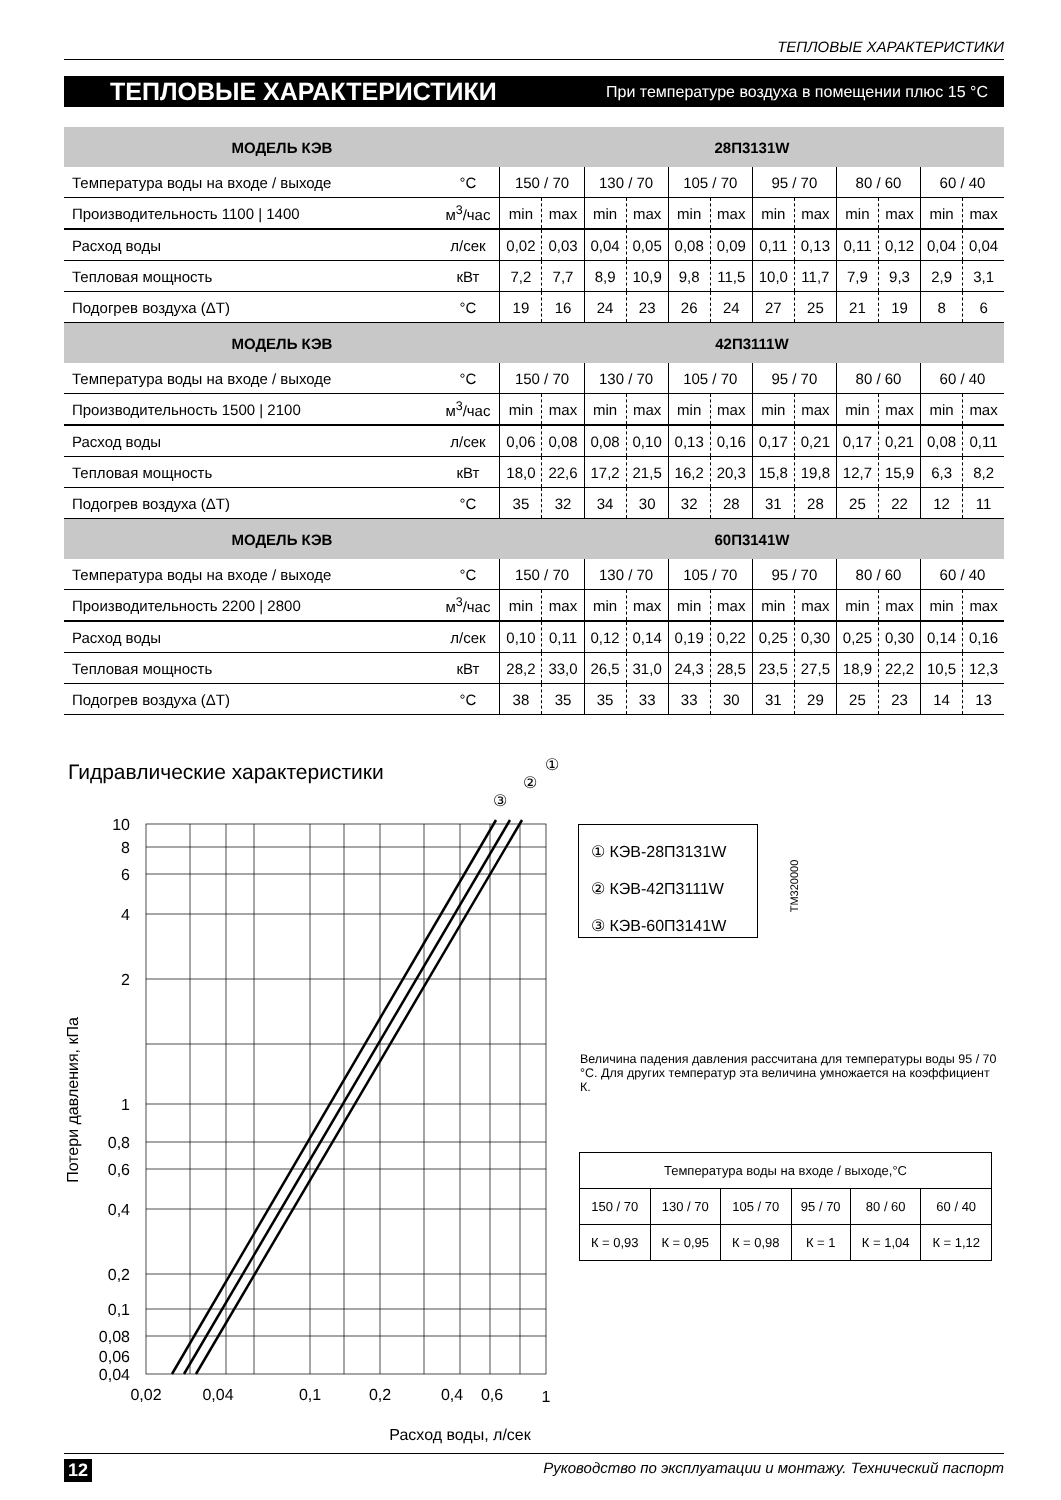ТЕПЛОВЫЕ ХАРАКТЕРИСТИКИ
ТЕПЛОВЫЕ ХАРАКТЕРИСТИКИ При температуре воздуха в помещении плюс 15 °С
| МОДЕЛЬ КЭВ | | 28П3131W | | | | | | | | | | | |
| Температура воды на входе / выходе | °С | 150 / 70 | | 130 / 70 | | 105 / 70 | | 95 / 70 | | 80 / 60 | | 60 / 40 | |
| Производительность 1100 / 1400 | м<sup>3</sup>/час | min | max | min | max | min | max | min | max | min | max | min | max |
| Расход воды | л/сек | 0,02 | 0,03 | 0,04 | 0,05 | 0,08 | 0,09 | 0,11 | 0,13 | 0,11 | 0,12 | 0,04 | 0,04 |
| Тепловая мощность | кВт | 7,2 | 7,7 | 8,9 | 10,9 | 9,8 | 11,5 | 10,0 | 11,7 | 7,9 | 9,3 | 2,9 | 3,1 |
| Подогрев воздуха (ΔТ) | °С | 19 | 16 | 24 | 23 | 26 | 24 | 27 | 25 | 21 | 19 | 8 | 6 |
| МОДЕЛЬ КЭВ | | 42П3111W | | | | | | | | | | | |
| Температура воды на входе / выходе | °С | 150 / 70 | | 130 / 70 | | 105 / 70 | | 95 / 70 | | 80 / 60 | | 60 / 40 | |
| Производительность 1500 / 2100 | м<sup>3</sup>/час | min | max | min | max | min | max | min | max | min | max | min | max |
| Расход воды | л/сек | 0,06 | 0,08 | 0,08 | 0,10 | 0,13 | 0,16 | 0,17 | 0,21 | 0,17 | 0,21 | 0,08 | 0,11 |
| Тепловая мощность | кВт | 18,0 | 22,6 | 17,2 | 21,5 | 16,2 | 20,3 | 15,8 | 19,8 | 12,7 | 15,9 | 6,3 | 8,2 |
| Подогрев воздуха (ΔТ) | °С | 35 | 32 | 34 | 30 | 32 | 28 | 31 | 28 | 25 | 22 | 12 | 11 |
| МОДЕЛЬ КЭВ | | 60П3141W | | | | | | | | | | | |
| Температура воды на входе / выходе | °С | 150 / 70 | | 130 / 70 | | 105 / 70 | | 95 / 70 | | 80 / 60 | | 60 / 40 | |
| Производительность 2200 / 2800 | м<sup>3</sup>/час | min | max | min | max | min | max | min | max | min | max | min | max |
| Расход воды | л/сек | 0,10 | 0,11 | 0,12 | 0,14 | 0,19 | 0,22 | 0,25 | 0,30 | 0,25 | 0,30 | 0,14 | 0,16 |
| Тепловая мощность | кВт | 28,2 | 33,0 | 26,5 | 31,0 | 24,3 | 28,5 | 23,5 | 27,5 | 18,9 | 22,2 | 10,5 | 12,3 |
| Подогрев воздуха (ΔТ) | °С | 38 | 35 | 35 | 33 | 33 | 30 | 31 | 29 | 25 | 23 | 14 | 13 |
Гидравлические характеристики
10
8
6
4
2
1
0,8
0,6
0,4
0,2
0,1
0,08
0,06
0,04
0,02
0,04
0,1
0,2
0,4
0,6
1
Расход воды, л/сек
①
②
③
Потери давления, кПа
① КЭВ-28П3131W
② КЭВ-42П3111W
③ КЭВ-60П3141W
TM320000
Величина падения давления рассчитана для температуры воды 95 / 70 °С. Для других температур эта величина умножается на коэффициент К.
| Температура воды на входе / выходе,°С | | | | | |
| --- | --- | --- | --- | --- | --- |
| 150 / 70 | 130 / 70 | 105 / 70 | 95 / 70 | 80 / 60 | 60 / 40 |
| К = 0,93 | К = 0,95 | К = 0,98 | К = 1 | К = 1,04 | К = 1,12 |
12 Руководство по эксплуатации и монтажу. Технический паспорт